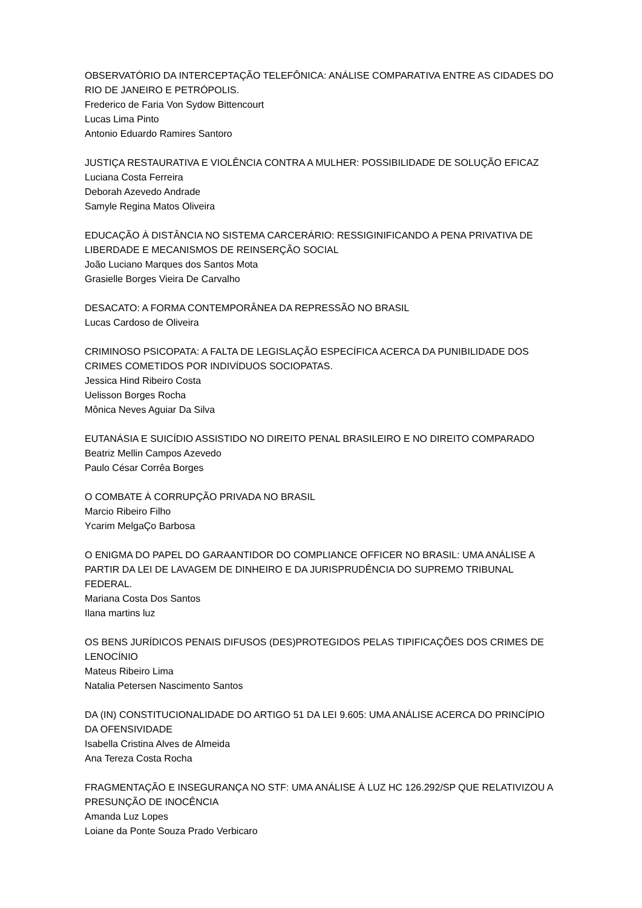OBSERVATÓRIO DA INTERCEPTAÇÃO TELEFÔNICA: ANÁLISE COMPARATIVA ENTRE AS CIDADES DO RIO DE JANEIRO E PETRÓPOLIS.
Frederico de Faria Von Sydow Bittencourt
Lucas Lima Pinto
Antonio Eduardo Ramires Santoro
JUSTIÇA RESTAURATIVA E VIOLÊNCIA CONTRA A MULHER: POSSIBILIDADE DE SOLUÇÃO EFICAZ
Luciana Costa Ferreira
Deborah Azevedo Andrade
Samyle Regina Matos Oliveira
EDUCAÇÃO À DISTÂNCIA NO SISTEMA CARCERÁRIO: RESSIGINIFICANDO A PENA PRIVATIVA DE LIBERDADE E MECANISMOS DE REINSERÇÃO SOCIAL
João Luciano Marques dos Santos Mota
Grasielle Borges Vieira De Carvalho
DESACATO: A FORMA CONTEMPORÂNEA DA REPRESSÃO NO BRASIL
Lucas Cardoso de Oliveira
CRIMINOSO PSICOPATA: A FALTA DE LEGISLAÇÃO ESPECÍFICA ACERCA DA PUNIBILIDADE DOS CRIMES COMETIDOS POR INDIVÍDUOS SOCIOPATAS.
Jessica Hind Ribeiro Costa
Uelisson Borges Rocha
Mônica Neves Aguiar Da Silva
EUTANÁSIA E SUICÍDIO ASSISTIDO NO DIREITO PENAL BRASILEIRO E NO DIREITO COMPARADO
Beatriz Mellin Campos Azevedo
Paulo César Corrêa Borges
O COMBATE À CORRUPÇÃO PRIVADA NO BRASIL
Marcio Ribeiro Filho
Ycarim MelgaÇo Barbosa
O ENIGMA DO PAPEL DO GARAANTIDOR DO COMPLIANCE OFFICER NO BRASIL: UMA ANÁLISE A PARTIR DA LEI DE LAVAGEM DE DINHEIRO E DA JURISPRUDÊNCIA DO SUPREMO TRIBUNAL FEDERAL.
Mariana Costa Dos Santos
Ilana martins luz
OS BENS JURÍDICOS PENAIS DIFUSOS (DES)PROTEGIDOS PELAS TIPIFICAÇÕES DOS CRIMES DE LENOCÍNIO
Mateus Ribeiro Lima
Natalia Petersen Nascimento Santos
DA (IN) CONSTITUCIONALIDADE DO ARTIGO 51 DA LEI 9.605: UMA ANÁLISE ACERCA DO PRINCÍPIO DA OFENSIVIDADE
Isabella Cristina Alves de Almeida
Ana Tereza Costa Rocha
FRAGMENTAÇÃO E INSEGURANÇA NO STF: UMA ANÁLISE À LUZ HC 126.292/SP QUE RELATIVIZOU A PRESUNÇÃO DE INOCÊNCIA
Amanda Luz Lopes
Loiane da Ponte Souza Prado Verbicaro